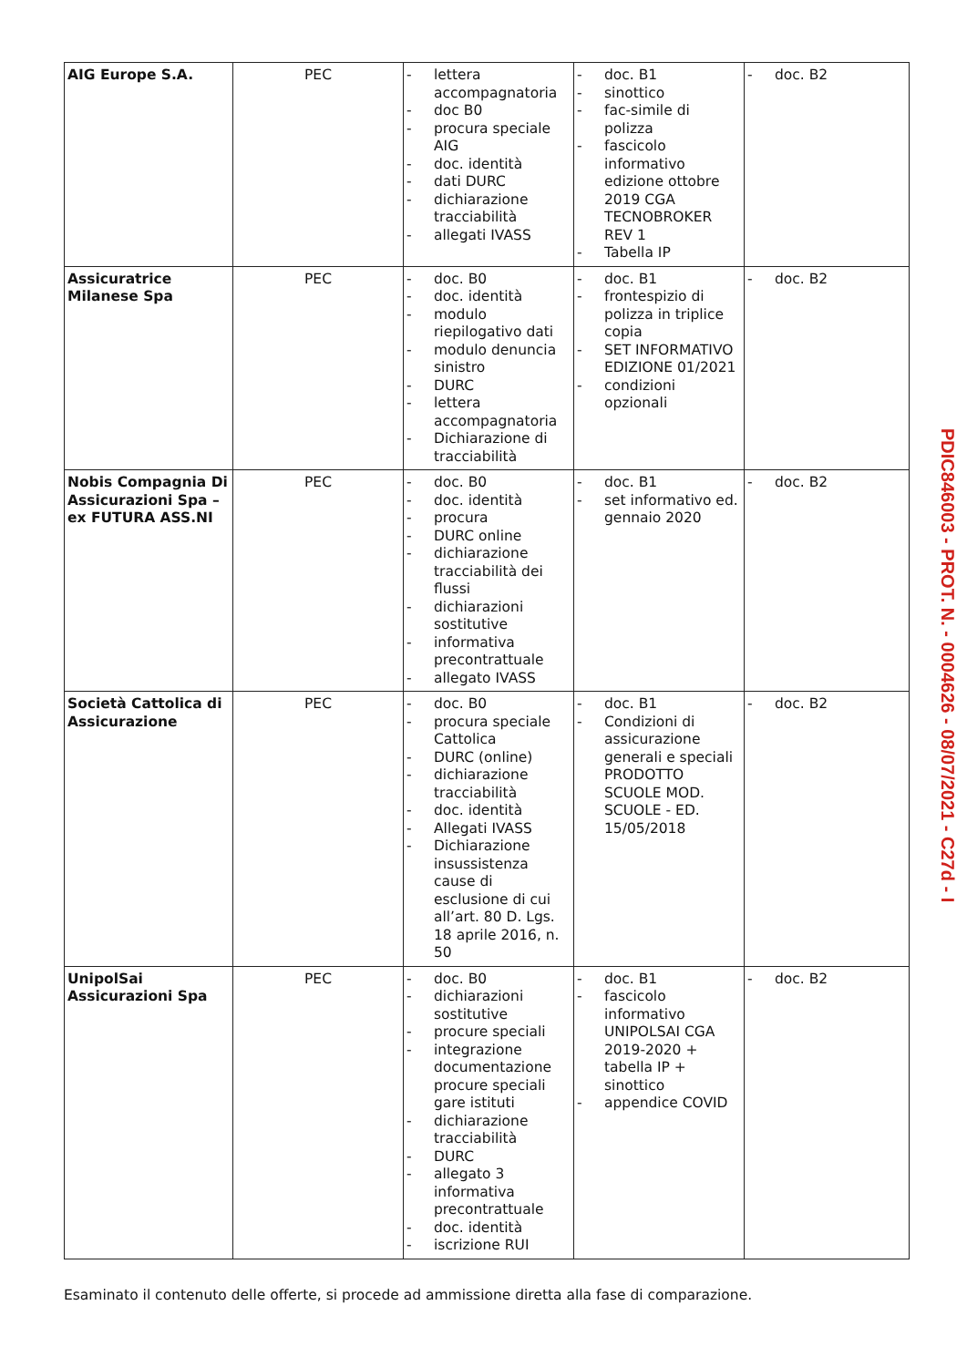| AIG Europe S.A. | PEC | - lettera accompagnatoria - doc B0 - procura speciale AIG - doc. identità - dati DURC - dichiarazione tracciabilità - allegati IVASS | - doc. B1 - sinottico - fac-simile di polizza - fascicolo informativo edizione ottobre 2019 CGA TECNOBROKER REV 1 - Tabella IP | - doc. B2 |
| Assicuratrice Milanese Spa | PEC | - doc. B0 - doc. identità - modulo riepilogativo dati - modulo denuncia sinistro - DURC - lettera accompagnatoria - Dichiarazione di tracciabilità | - doc. B1 - frontespizio di polizza in triplice copia - SET INFORMATIVO EDIZIONE 01/2021 - condizioni opzionali | - doc. B2 |
| Nobis Compagnia Di Assicurazioni Spa – ex FUTURA ASS.NI | PEC | - doc. B0 - doc. identità - procura - DURC online - dichiarazione tracciabilità dei flussi - dichiarazioni sostitutive - informativa precontrattuale - allegato IVASS | - doc. B1 - set informativo ed. gennaio 2020 | - doc. B2 |
| Società Cattolica di Assicurazione | PEC | - doc. B0 - procura speciale Cattolica - DURC (online) - dichiarazione tracciabilità - doc. identità - Allegati IVASS - Dichiarazione insussistenza cause di esclusione di cui all’art. 80 D. Lgs. 18 aprile 2016, n. 50 | - doc. B1 - Condizioni di assicurazione generali e speciali PRODOTTO SCUOLE MOD. SCUOLE - ED. 15/05/2018 | - doc. B2 |
| UnipolSai Assicurazioni Spa | PEC | - doc. B0 - dichiarazioni sostitutive - procure speciali - integrazione documentazione procure speciali gare istituti - dichiarazione tracciabilità - DURC - allegato 3 informativa precontrattuale - doc. identità - iscrizione RUI | - doc. B1 - fascicolo informativo UNIPOLSAI CGA 2019-2020 + tabella IP + sinottico - appendice COVID | - doc. B2 |
Esaminato il contenuto delle offerte, si procede ad ammissione diretta alla fase di comparazione.
PDIC846003 - PROT. N. - 0004626 - 08/07/2021 - C27d - I